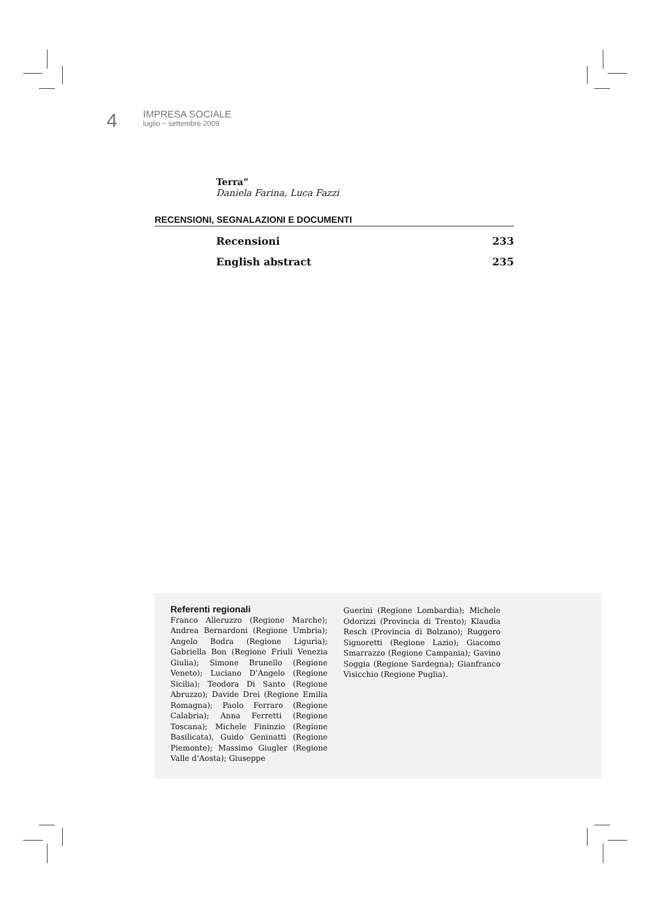4
IMPRESA SOCIALE
luglio ~ settembre 2009
Terra”
Daniela Farina, Luca Fazzi
RECENSIONI, SEGNALAZIONI E DOCUMENTI
Recensioni 233
English abstract 235
Referenti regionali
Franco Alleruzzo (Regione Marche); Andrea Bernardoni (Regione Umbria); Angelo Bodra (Regione Liguria); Gabriella Bon (Regione Friuli Venezia Giulia); Simone Brunello (Regione Veneto); Luciano D’Angelo (Regione Sicilia); Teodora Di Santo (Regione Abruzzo); Davide Drei (Regione Emilia Romagna); Paolo Ferraro (Regione Calabria); Anna Ferretti (Regione Toscana); Michele Fininzio (Regione Basilicata), Guido Geninatti (Regione Piemonte); Massimo Giugler (Regione Valle d’Aosta); Giuseppe
Guerini (Regione Lombardia); Michele Odorizzi (Provincia di Trento); Klaudia Resch (Provincia di Bolzano); Ruggero Signoretti (Regione Lazio); Giacomo Smarrazzo (Regione Campania); Gavino Soggia (Regione Sardegna); Gianfranco Visicchio (Regione Puglia).